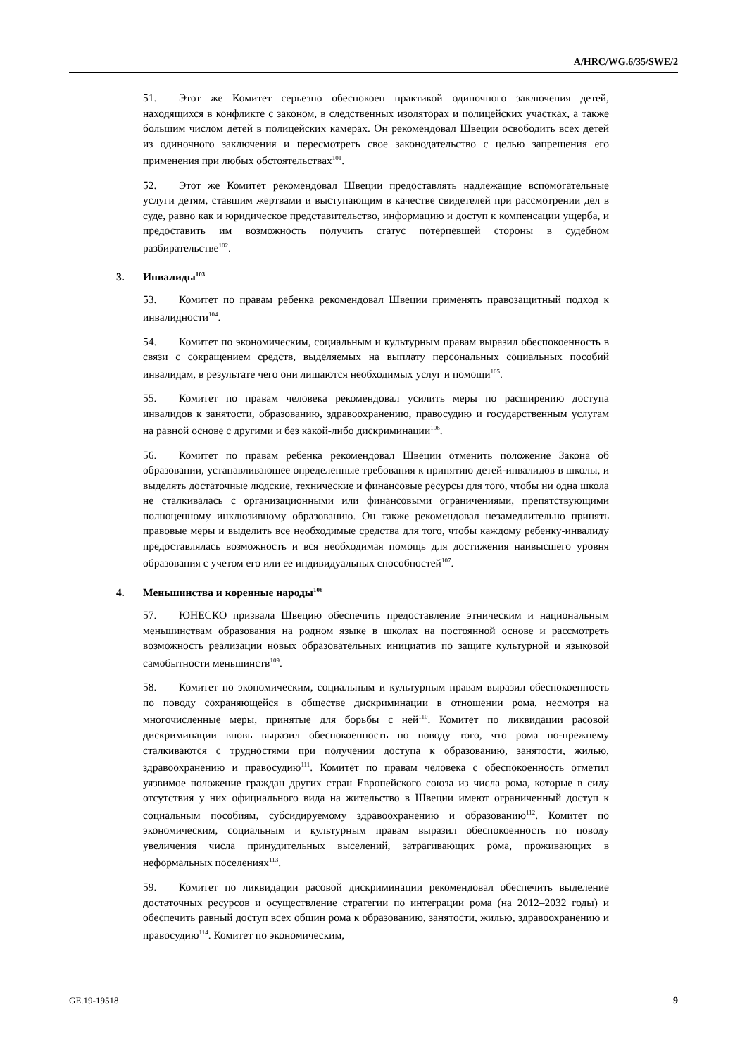A/HRC/WG.6/35/SWE/2
51. Этот же Комитет серьезно обеспокоен практикой одиночного заключения детей, находящихся в конфликте с законом, в следственных изоляторах и полицейских участках, а также большим числом детей в полицейских камерах. Он рекомендовал Швеции освободить всех детей из одиночного заключения и пересмотреть свое законодательство с целью запрещения его применения при любых обстоятельствах<sup>101</sup>.
52. Этот же Комитет рекомендовал Швеции предоставлять надлежащие вспомогательные услуги детям, ставшим жертвами и выступающим в качестве свидетелей при рассмотрении дел в суде, равно как и юридическое представительство, информацию и доступ к компенсации ущерба, и предоставить им возможность получить статус потерпевшей стороны в судебном разбирательстве<sup>102</sup>.
3. Инвалиды<sup>103</sup>
53. Комитет по правам ребенка рекомендовал Швеции применять правозащитный подход к инвалидности<sup>104</sup>.
54. Комитет по экономическим, социальным и культурным правам выразил обеспокоенность в связи с сокращением средств, выделяемых на выплату персональных социальных пособий инвалидам, в результате чего они лишаются необходимых услуг и помощи<sup>105</sup>.
55. Комитет по правам человека рекомендовал усилить меры по расширению доступа инвалидов к занятости, образованию, здравоохранению, правосудию и государственным услугам на равной основе с другими и без какой-либо дискриминации<sup>106</sup>.
56. Комитет по правам ребенка рекомендовал Швеции отменить положение Закона об образовании, устанавливающее определенные требования к принятию детей-инвалидов в школы, и выделять достаточные людские, технические и финансовые ресурсы для того, чтобы ни одна школа не сталкивалась с организационными или финансовыми ограничениями, препятствующими полноценному инклюзивному образованию. Он также рекомендовал незамедлительно принять правовые меры и выделить все необходимые средства для того, чтобы каждому ребенку-инвалиду предоставлялась возможность и вся необходимая помощь для достижения наивысшего уровня образования с учетом его или ее индивидуальных способностей<sup>107</sup>.
4. Меньшинства и коренные народы<sup>108</sup>
57. ЮНЕСКО призвала Швецию обеспечить предоставление этническим и национальным меньшинствам образования на родном языке в школах на постоянной основе и рассмотреть возможность реализации новых образовательных инициатив по защите культурной и языковой самобытности меньшинств<sup>109</sup>.
58. Комитет по экономическим, социальным и культурным правам выразил обеспокоенность по поводу сохраняющейся в обществе дискриминации в отношении рома, несмотря на многочисленные меры, принятые для борьбы с ней<sup>110</sup>. Комитет по ликвидации расовой дискриминации вновь выразил обеспокоенность по поводу того, что рома по-прежнему сталкиваются с трудностями при получении доступа к образованию, занятости, жилью, здравоохранению и правосудию<sup>111</sup>. Комитет по правам человека с обеспокоенность отметил уязвимое положение граждан других стран Европейского союза из числа рома, которые в силу отсутствия у них официального вида на жительство в Швеции имеют ограниченный доступ к социальным пособиям, субсидируемому здравоохранению и образованию<sup>112</sup>. Комитет по экономическим, социальным и культурным правам выразил обеспокоенность по поводу увеличения числа принудительных выселений, затрагивающих рома, проживающих в неформальных поселениях<sup>113</sup>.
59. Комитет по ликвидации расовой дискриминации рекомендовал обеспечить выделение достаточных ресурсов и осуществление стратегии по интеграции рома (на 2012–2032 годы) и обеспечить равный доступ всех общин рома к образованию, занятости, жилью, здравоохранению и правосудию<sup>114</sup>. Комитет по экономическим,
GE.19-19518 9